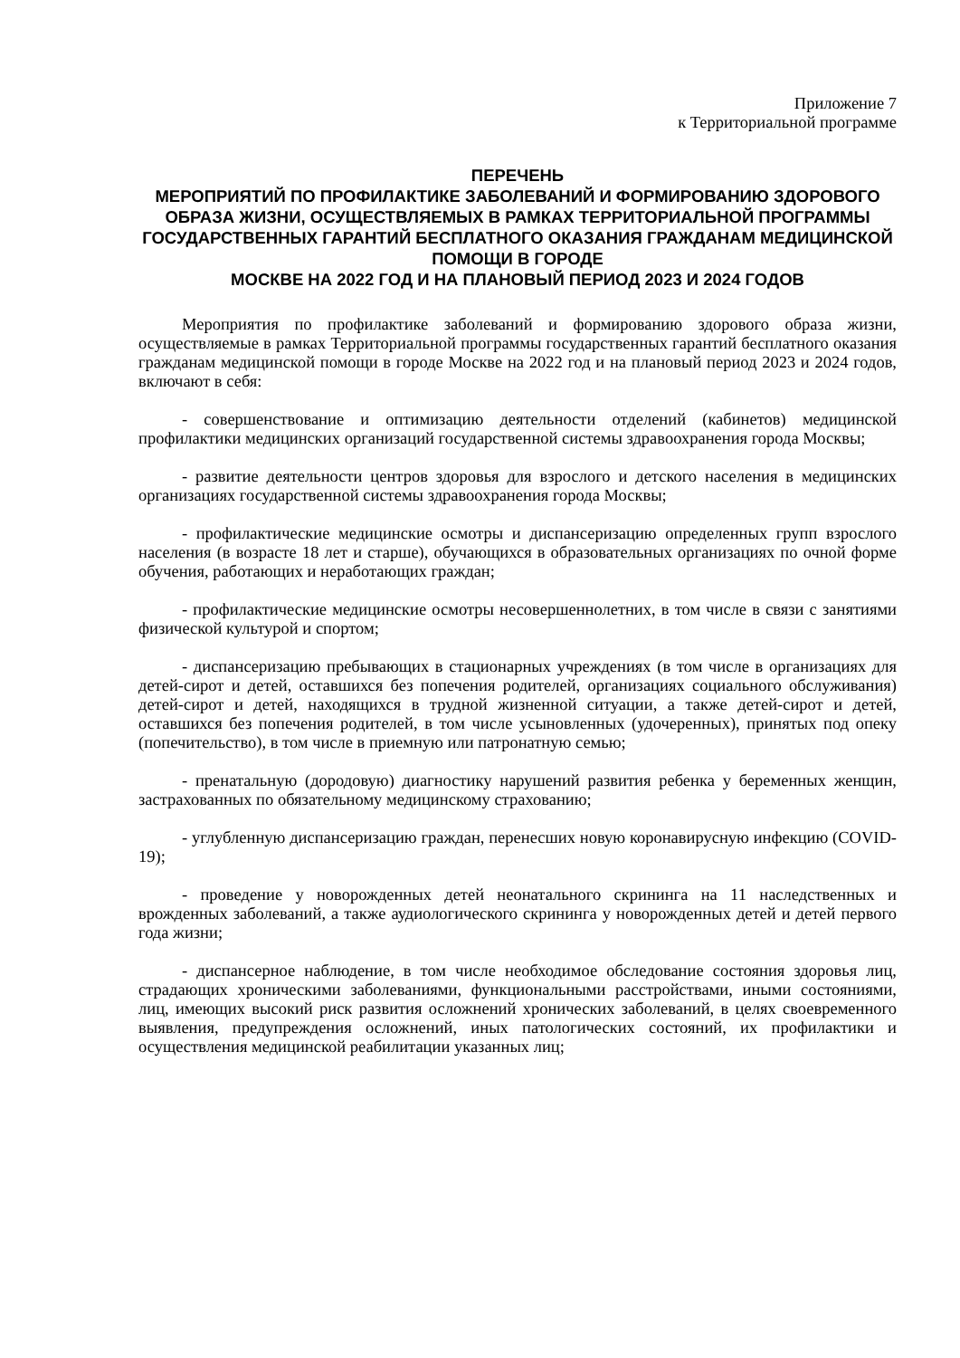Приложение 7
к Территориальной программе
ПЕРЕЧЕНЬ
МЕРОПРИЯТИЙ ПО ПРОФИЛАКТИКЕ ЗАБОЛЕВАНИЙ И ФОРМИРОВАНИЮ ЗДОРОВОГО ОБРАЗА ЖИЗНИ, ОСУЩЕСТВЛЯЕМЫХ В РАМКАХ ТЕРРИТОРИАЛЬНОЙ ПРОГРАММЫ ГОСУДАРСТВЕННЫХ ГАРАНТИЙ БЕСПЛАТНОГО ОКАЗАНИЯ ГРАЖДАНАМ МЕДИЦИНСКОЙ ПОМОЩИ В ГОРОДЕ
МОСКВЕ НА 2022 ГОД И НА ПЛАНОВЫЙ ПЕРИОД 2023 И 2024 ГОДОВ
Мероприятия по профилактике заболеваний и формированию здорового образа жизни, осуществляемые в рамках Территориальной программы государственных гарантий бесплатного оказания гражданам медицинской помощи в городе Москве на 2022 год и на плановый период 2023 и 2024 годов, включают в себя:
- совершенствование и оптимизацию деятельности отделений (кабинетов) медицинской профилактики медицинских организаций государственной системы здравоохранения города Москвы;
- развитие деятельности центров здоровья для взрослого и детского населения в медицинских организациях государственной системы здравоохранения города Москвы;
- профилактические медицинские осмотры и диспансеризацию определенных групп взрослого населения (в возрасте 18 лет и старше), обучающихся в образовательных организациях по очной форме обучения, работающих и неработающих граждан;
- профилактические медицинские осмотры несовершеннолетних, в том числе в связи с занятиями физической культурой и спортом;
- диспансеризацию пребывающих в стационарных учреждениях (в том числе в организациях для детей-сирот и детей, оставшихся без попечения родителей, организациях социального обслуживания) детей-сирот и детей, находящихся в трудной жизненной ситуации, а также детей-сирот и детей, оставшихся без попечения родителей, в том числе усыновленных (удочеренных), принятых под опеку (попечительство), в том числе в приемную или патронатную семью;
- пренатальную (дородовую) диагностику нарушений развития ребенка у беременных женщин, застрахованных по обязательному медицинскому страхованию;
- углубленную диспансеризацию граждан, перенесших новую коронавирусную инфекцию (COVID-19);
- проведение у новорожденных детей неонатального скрининга на 11 наследственных и врожденных заболеваний, а также аудиологического скрининга у новорожденных детей и детей первого года жизни;
- диспансерное наблюдение, в том числе необходимое обследование состояния здоровья лиц, страдающих хроническими заболеваниями, функциональными расстройствами, иными состояниями, лиц, имеющих высокий риск развития осложнений хронических заболеваний, в целях своевременного выявления, предупреждения осложнений, иных патологических состояний, их профилактики и осуществления медицинской реабилитации указанных лиц;